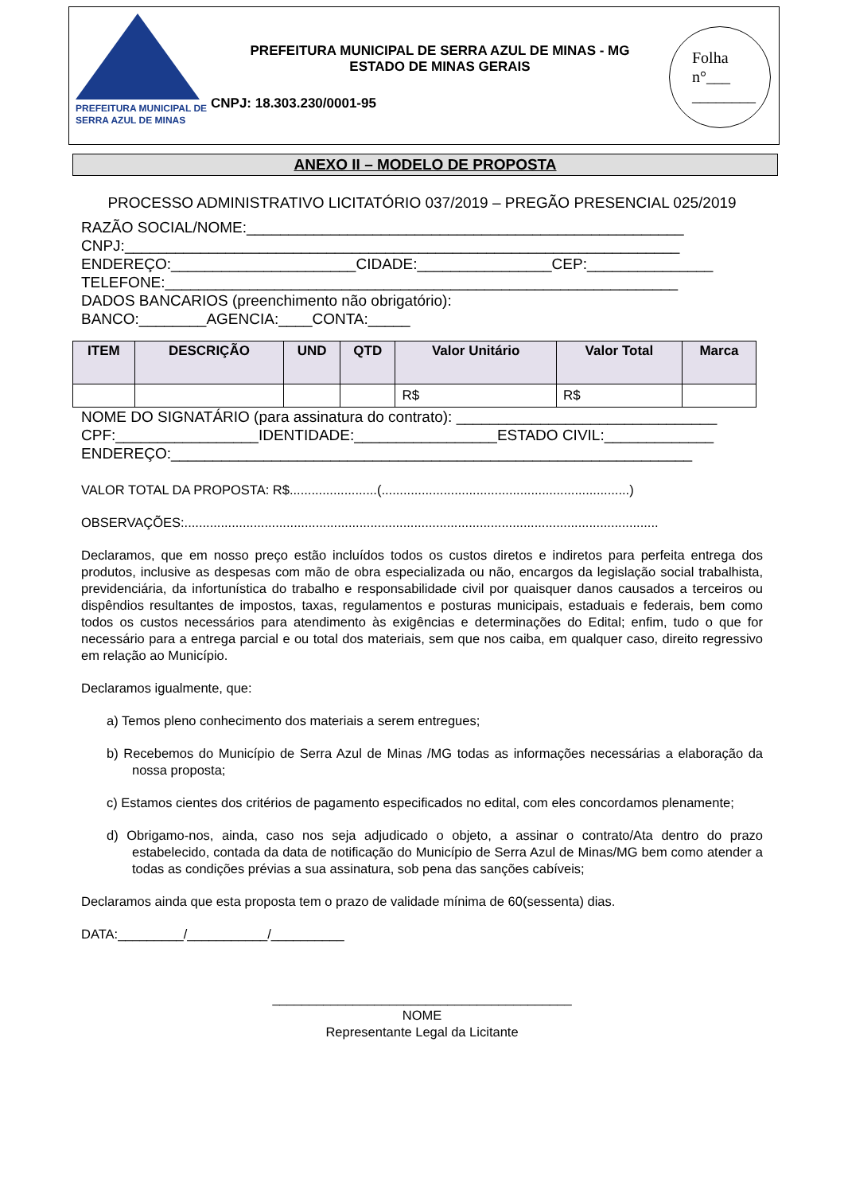PREFEITURA MUNICIPAL DE
SERRA AZUL DE MINAS
PREFEITURA MUNICIPAL DE SERRA AZUL DE MINAS - MG
ESTADO DE MINAS GERAIS
CNPJ: 18.303.230/0001-95
Folha
n°___
________
ANEXO II – MODELO DE PROPOSTA
PROCESSO ADMINISTRATIVO LICITATÓRIO 037/2019 – PREGÃO PRESENCIAL 025/2019
RAZÃO SOCIAL/NOME:____________________________________________________
CNPJ:__________________________________________________________________
ENDEREÇO:______________________CIDADE:________________CEP:_______________
TELEFONE:_____________________________________________________________
DADOS BANCARIOS (preenchimento não obrigatório):
BANCO:________AGENCIA:____CONTA:_____
| ITEM | DESCRIÇÃO | UND | QTD | Valor Unitário | Valor Total | Marca |
| --- | --- | --- | --- | --- | --- | --- |
| | | | | R$ | R$ | |
NOME DO SIGNATÁRIO (para assinatura do contrato): _______________________________
CPF:_________________IDENTIDADE:_________________ESTADO CIVIL:_____________
ENDEREÇO:______________________________________________________________
VALOR TOTAL DA PROPOSTA: R$........................(....................................................................)
OBSERVAÇÕES:..................................................................................................................................
Declaramos, que em nosso preço estão incluídos todos os custos diretos e indiretos para perfeita entrega dos produtos, inclusive as despesas com mão de obra especializada ou não, encargos da legislação social trabalhista, previdenciária, da infortunística do trabalho e responsabilidade civil por quaisquer danos causados a terceiros ou dispêndios resultantes de impostos, taxas, regulamentos e posturas municipais, estaduais e federais, bem como todos os custos necessários para atendimento às exigências e determinações do Edital; enfim, tudo o que for necessário para a entrega parcial e ou total dos materiais, sem que nos caiba, em qualquer caso, direito regressivo em relação ao Município.
Declaramos igualmente, que:
a) Temos pleno conhecimento dos materiais a serem entregues;
b) Recebemos do Município de Serra Azul de Minas /MG todas as informações necessárias a elaboração da nossa proposta;
c) Estamos cientes dos critérios de pagamento especificados no edital, com eles concordamos plenamente;
d) Obrigamo-nos, ainda, caso nos seja adjudicado o objeto, a assinar o contrato/Ata dentro do prazo estabelecido, contada da data de notificação do Município de Serra Azul de Minas/MG bem como atender a todas as condições prévias a sua assinatura, sob pena das sanções cabíveis;
Declaramos ainda que esta proposta tem o prazo de validade mínima de 60(sessenta) dias.
DATA:_________/___________/__________
_________________________________________
NOME
Representante Legal da Licitante